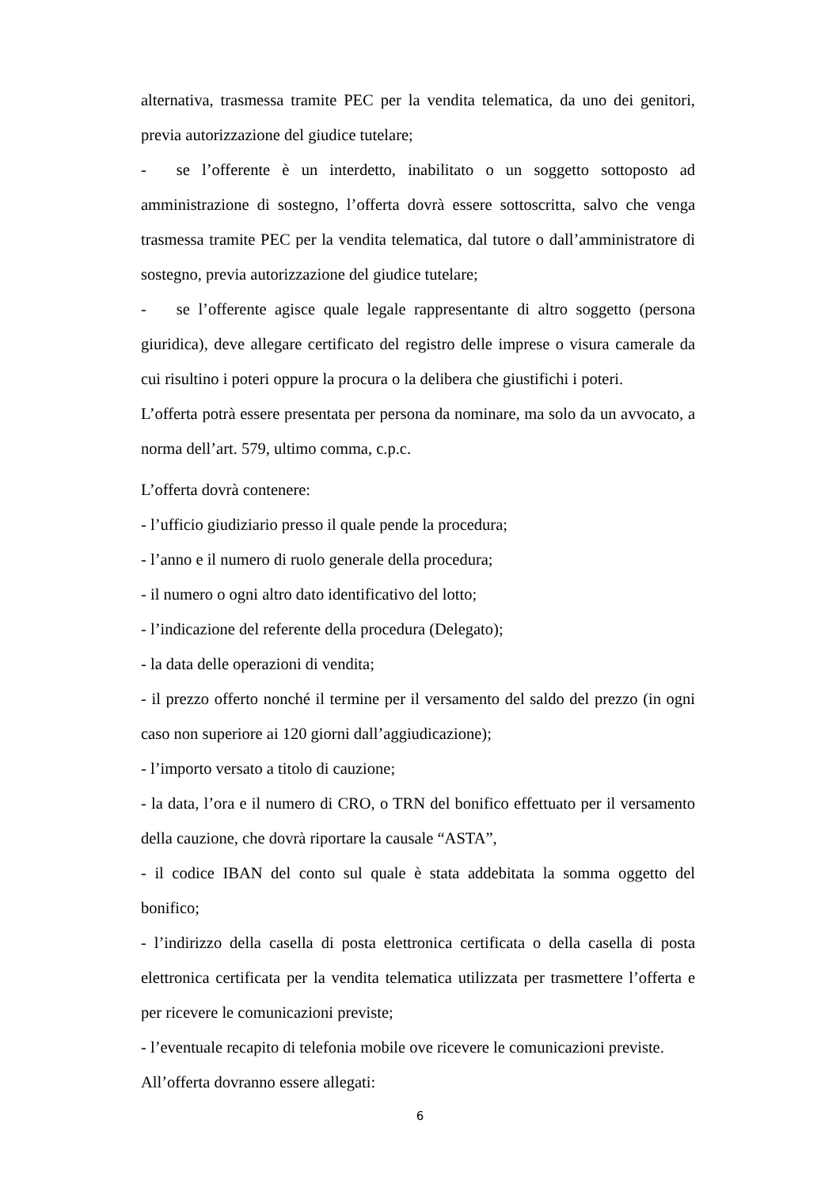alternativa, trasmessa tramite PEC per la vendita telematica, da uno dei genitori, previa autorizzazione del giudice tutelare;
- se l’offerente è un interdetto, inabilitato o un soggetto sottoposto ad amministrazione di sostegno, l’offerta dovrà essere sottoscritta, salvo che venga trasmessa tramite PEC per la vendita telematica, dal tutore o dall’amministratore di sostegno, previa autorizzazione del giudice tutelare;
- se l’offerente agisce quale legale rappresentante di altro soggetto (persona giuridica), deve allegare certificato del registro delle imprese o visura camerale da cui risultino i poteri oppure la procura o la delibera che giustifichi i poteri.
L’offerta potrà essere presentata per persona da nominare, ma solo da un avvocato, a norma dell’art. 579, ultimo comma, c.p.c.
L’offerta dovrà contenere:
- l’ufficio giudiziario presso il quale pende la procedura;
- l’anno e il numero di ruolo generale della procedura;
- il numero o ogni altro dato identificativo del lotto;
- l’indicazione del referente della procedura (Delegato);
- la data delle operazioni di vendita;
- il prezzo offerto nonché il termine per il versamento del saldo del prezzo (in ogni caso non superiore ai 120 giorni dall’aggiudicazione);
- l’importo versato a titolo di cauzione;
- la data, l’ora e il numero di CRO, o TRN del bonifico effettuato per il versamento della cauzione, che dovrà riportare la causale “ASTA”,
- il codice IBAN del conto sul quale è stata addebitata la somma oggetto del bonifico;
- l’indirizzo della casella di posta elettronica certificata o della casella di posta elettronica certificata per la vendita telematica utilizzata per trasmettere l’offerta e per ricevere le comunicazioni previste;
- l’eventuale recapito di telefonia mobile ove ricevere le comunicazioni previste.
All’offerta dovranno essere allegati:
6